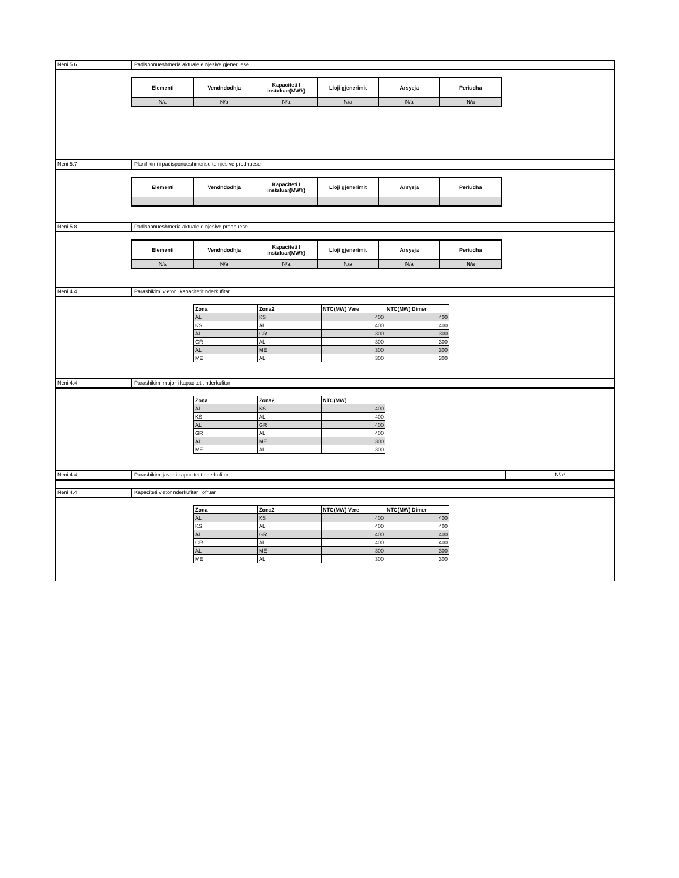Neni 5.6 Padisponueshmeria aktuale e njesive gjeneruese
| Elementi | Vendndodhja | Kapaciteti I instaluar(MWh) | Lloji gjenerimit | Arsyeja | Periudha |
| --- | --- | --- | --- | --- | --- |
| N/a | N/a | N/a | N/a | N/a | N/a |
Neni 5.7 Planifikimi i padisponueshmerise te njesive prodhuese
| Elementi | Vendndodhja | Kapaciteti I instaluar(MWh) | Lloji gjenerimit | Arsyeja | Periudha |
| --- | --- | --- | --- | --- | --- |
Neni 5.8 Padisponueshmeria aktuale e njesive prodhuese
| Elementi | Vendndodhja | Kapaciteti I instaluar(MWh) | Lloji gjenerimit | Arsyeja | Periudha |
| --- | --- | --- | --- | --- | --- |
| N/a | N/a | N/a | N/a | N/a | N/a |
Neni 4.4 Parashikimi vjetor i kapacitetit nderkufitar
| Zona | Zona2 | NTC(MW) Vere | NTC(MW) Dimer |
| --- | --- | --- | --- |
| AL | KS | 400 | 400 |
| KS | AL | 400 | 400 |
| AL | GR | 300 | 300 |
| GR | AL | 300 | 300 |
| AL | ME | 300 | 300 |
| ME | AL | 300 | 300 |
Neni 4.4 Parashikimi mujor i kapacitetit nderkufitar
| Zona | Zona2 | NTC(MW) |
| --- | --- | --- |
| AL | KS | 400 |
| KS | AL | 400 |
| AL | GR | 400 |
| GR | AL | 400 |
| AL | ME | 300 |
| ME | AL | 300 |
Neni 4.4 Parashikimi javor i kapacitetit nderkufitar
N/a*
Neni 4.4 Kapaciteti vjetor nderkufitar i ofruar
| Zona | Zona2 | NTC(MW) Vere | NTC(MW) Dimer |
| --- | --- | --- | --- |
| AL | KS | 400 | 400 |
| KS | AL | 400 | 400 |
| AL | GR | 400 | 400 |
| GR | AL | 400 | 400 |
| AL | ME | 300 | 300 |
| ME | AL | 300 | 300 |